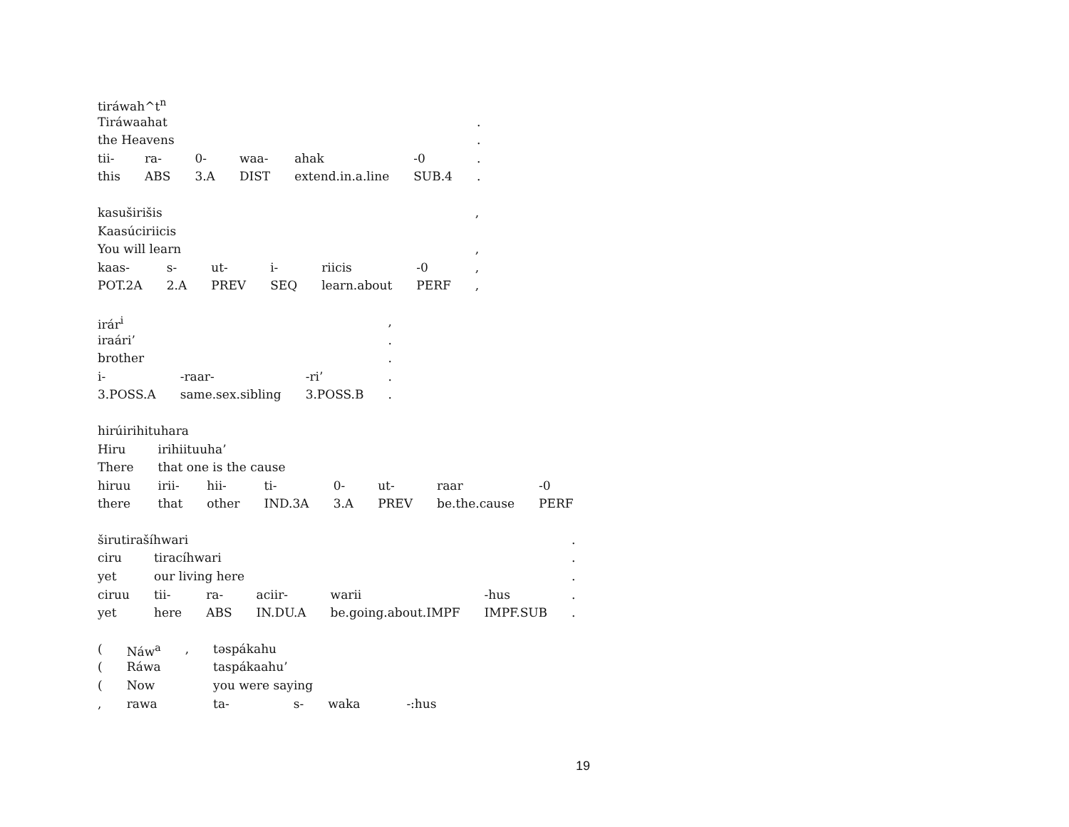| tiráwah^t<sup>n</sup> | | | | | | |
| Tiráwaahat | | | | | | . |
| the Heavens | | | | | | . |
| tii- | ra- | 0- | waa- | ahak | -0 | . |
| this | ABS | 3.A | DIST | extend.in.a.line | SUB.4 | . |
| kasuširišis | | | | | | , |
| Kaasúciriicis | | | | | | |
| You will learn | | | | | | , |
| kaas- | s- | ut- | i- | riicis | -0 | , |
| POT.2A | 2.A | PREV | SEQ | learn.about | PERF | , |
| irár<sup>i</sup> | | | , |
| iraári’ | | | . |
| brother | | | . |
| i- | -raar- | -ri’ | . |
| 3.POSS.A | same.sex.sibling | 3.POSS.B | . |
| hirúirihituhara | | | | | | | |
| Hiru | irihiituuha’ | | | | | | |
| There | that one is the cause | | | | | | |
| hiruu | irii- | hii- | ti- | 0- | ut- | raar | -0 |
| there | that | other | IND.3A | 3.A | PREV | be.the.cause | PERF |
| širutirašíhwari | | | | | | . |
| ciru | tiracíhwari | | | | | . |
| yet | our living here | | | | | . |
| ciruu | tii- | ra- | aciir- | warii | -hus | . |
| yet | here | ABS | IN.DU.A | be.going.about.IMPF | IMPF.SUB | . |
| ( | Náw<sup>a</sup> | , | təspákahu | | | |
| ( | Ráwa | | taspákaahu’ | | | |
| ( | Now | | you were saying | | | |
| , | rawa | | ta- | s- | waka | -:hus |
19